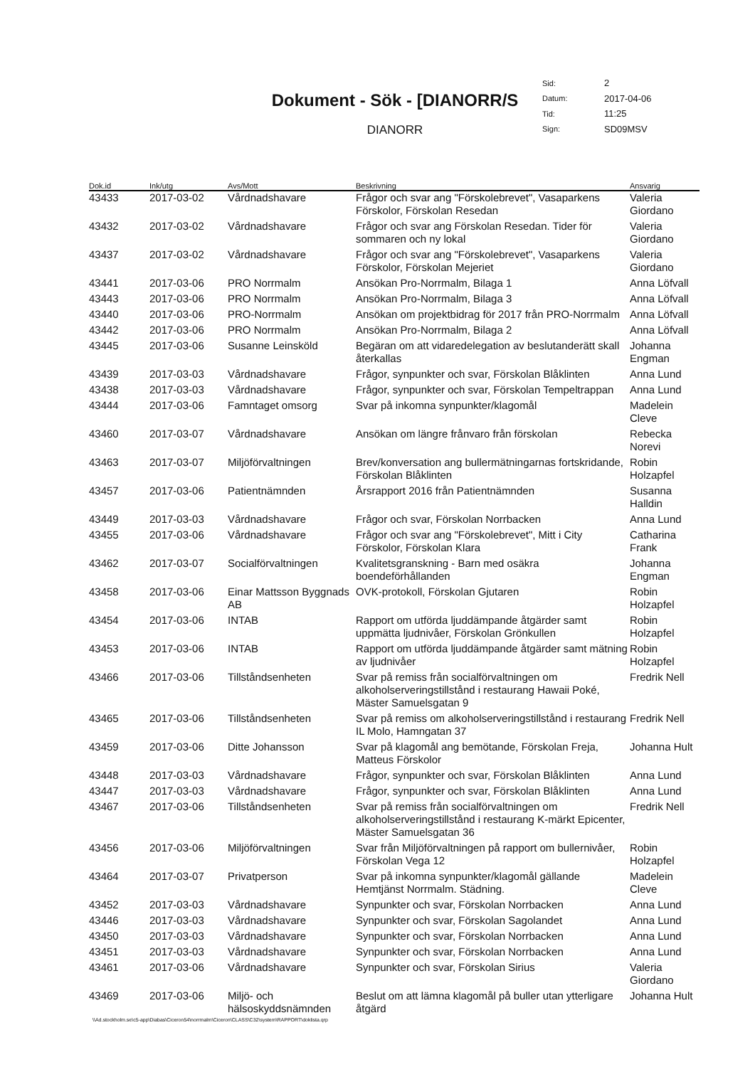Dokument - Sök - [DIANORR/S
DIANORR
| Sid: | 2 |
| Datum: | 2017-04-06 |
| Tid: | 11:25 |
| Sign: | SD09MSV |
| Dok.id | Ink/utg | Avs/Mott | Beskrivning | Ansvarig |
| --- | --- | --- | --- | --- |
| 43433 | 2017-03-02 | Vårdnadshavare | Frågor och svar ang "Förskolebrevet", Vasaparkens Förskolor, Förskolan Resedan | Valeria Giordano |
| 43432 | 2017-03-02 | Vårdnadshavare | Frågor och svar ang Förskolan Resedan. Tider för sommaren och ny lokal | Valeria Giordano |
| 43437 | 2017-03-02 | Vårdnadshavare | Frågor och svar ang "Förskolebrevet", Vasaparkens Förskolor, Förskolan Mejeriet | Valeria Giordano |
| 43441 | 2017-03-06 | PRO Norrmalm | Ansökan Pro-Norrmalm, Bilaga 1 | Anna Löfvall |
| 43443 | 2017-03-06 | PRO Norrmalm | Ansökan Pro-Norrmalm, Bilaga 3 | Anna Löfvall |
| 43440 | 2017-03-06 | PRO-Norrmalm | Ansökan om projektbidrag för 2017 från PRO-Norrmalm | Anna Löfvall |
| 43442 | 2017-03-06 | PRO Norrmalm | Ansökan Pro-Norrmalm, Bilaga 2 | Anna Löfvall |
| 43445 | 2017-03-06 | Susanne Leinsköld | Begäran om att vidaredelegation av beslutanderätt skall återkallas | Johanna Engman |
| 43439 | 2017-03-03 | Vårdnadshavare | Frågor, synpunkter och svar, Förskolan Blåklinten | Anna Lund |
| 43438 | 2017-03-03 | Vårdnadshavare | Frågor, synpunkter och svar, Förskolan Tempeltrappan | Anna Lund |
| 43444 | 2017-03-06 | Famntaget omsorg | Svar på inkomna synpunkter/klagomål | Madelein Cleve |
| 43460 | 2017-03-07 | Vårdnadshavare | Ansökan om längre frånvaro från förskolan | Rebecka Norevi |
| 43463 | 2017-03-07 | Miljöförvaltningen | Brev/konversation ang bullermätningarnas fortskridande, Förskolan Blåklinten | Robin Holzapfel |
| 43457 | 2017-03-06 | Patientnämnden | Årsrapport 2016 från Patientnämnden | Susanna Halldin |
| 43449 | 2017-03-03 | Vårdnadshavare | Frågor och svar, Förskolan Norrbacken | Anna Lund |
| 43455 | 2017-03-06 | Vårdnadshavare | Frågor och svar ang "Förskolebrevet", Mitt i City Förskolor, Förskolan Klara | Catharina Frank |
| 43462 | 2017-03-07 | Socialförvaltningen | Kvalitetsgranskning - Barn med osäkra boendeförhållanden | Johanna Engman |
| 43458 | 2017-03-06 | Einar Mattsson Byggnads AB | OVK-protokoll, Förskolan Gjutaren | Robin Holzapfel |
| 43454 | 2017-03-06 | INTAB | Rapport om utförda ljuddämpande åtgärder samt uppmätta ljudnivåer, Förskolan Grönkullen | Robin Holzapfel |
| 43453 | 2017-03-06 | INTAB | Rapport om utförda ljuddämpande åtgärder samt mätning av ljudnivåer | Robin Holzapfel |
| 43466 | 2017-03-06 | Tillståndsenheten | Svar på remiss från socialförvaltningen om alkoholserveringstillstånd i restaurang Hawaii Poké, Mäster Samuelsgatan 9 | Fredrik Nell |
| 43465 | 2017-03-06 | Tillståndsenheten | Svar på remiss om alkoholserveringstillstånd i restaurang IL Molo, Hamngatan 37 | Fredrik Nell |
| 43459 | 2017-03-06 | Ditte Johansson | Svar på klagomål ang bemötande, Förskolan Freja, Matteus Förskolor | Johanna Hult |
| 43448 | 2017-03-03 | Vårdnadshavare | Frågor, synpunkter och svar, Förskolan Blåklinten | Anna Lund |
| 43447 | 2017-03-03 | Vårdnadshavare | Frågor, synpunkter och svar, Förskolan Blåklinten | Anna Lund |
| 43467 | 2017-03-06 | Tillståndsenheten | Svar på remiss från socialförvaltningen om alkoholserveringstillstånd i restaurang K-märkt Epicenter, Mäster Samuelsgatan 36 | Fredrik Nell |
| 43456 | 2017-03-06 | Miljöförvaltningen | Svar från Miljöförvaltningen på rapport om bullernivåer, Förskolan Vega 12 | Robin Holzapfel |
| 43464 | 2017-03-07 | Privatperson | Svar på inkomna synpunkter/klagomål gällande Hemtjänst Norrmalm. Städning. | Madelein Cleve |
| 43452 | 2017-03-03 | Vårdnadshavare | Synpunkter och svar, Förskolan Norrbacken | Anna Lund |
| 43446 | 2017-03-03 | Vårdnadshavare | Synpunkter och svar, Förskolan Sagolandet | Anna Lund |
| 43450 | 2017-03-03 | Vårdnadshavare | Synpunkter och svar, Förskolan Norrbacken | Anna Lund |
| 43451 | 2017-03-03 | Vårdnadshavare | Synpunkter och svar, Förskolan Norrbacken | Anna Lund |
| 43461 | 2017-03-06 | Vårdnadshavare | Synpunkter och svar, Förskolan Sirius | Valeria Giordano |
| 43469 | 2017-03-06 | Miljö- och hälsoskyddsnämnden | Beslut om att lämna klagomål på buller utan ytterligare åtgärd | Johanna Hult |
\\Ad.stockholm.se\c5-app\Diabas\Ciceron54\norrmalm\Ciceron\CLASS\C32\system\RAPPORT\doklista.qrp